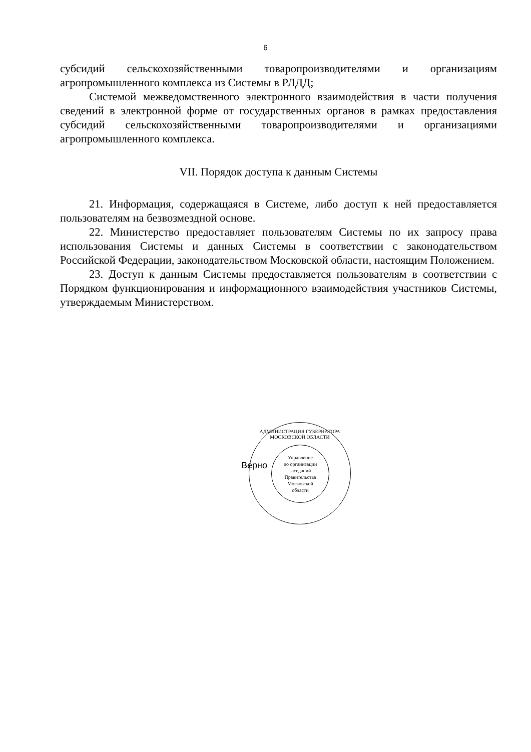6
субсидий сельскохозяйственными товаропроизводителями и организациям агропромышленного комплекса из Системы в РЛДД;
Системой межведомственного электронного взаимодействия в части получения сведений в электронной форме от государственных органов в рамках предоставления субсидий сельскохозяйственными товаропроизводителями и организациями агропромышленного комплекса.
VII. Порядок доступа к данным Системы
21. Информация, содержащаяся в Системе, либо доступ к ней предоставляется пользователям на безвозмездной основе.
22. Министерство предоставляет пользователям Системы по их запросу права использования Системы и данных Системы в соответствии с законодательством Российской Федерации, законодательством Московской области, настоящим Положением.
23. Доступ к данным Системы предоставляется пользователям в соответствии с Порядком функционирования и информационного взаимодействия участников Системы, утверждаемым Министерством.
Верно
АДМИНИСТРАЦИЯ ГУБЕРНАТОРА МОСКОВСКОЙ ОБЛАСТИ
Управление
по организации
заседаний
Правительства
Московской
области